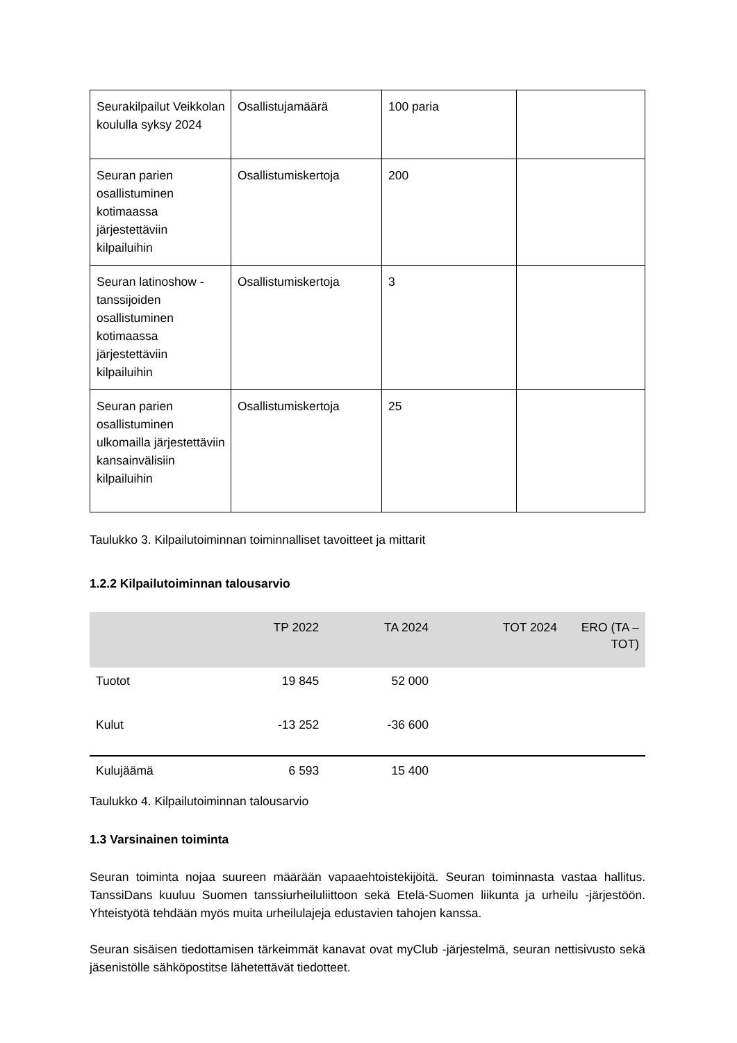| Seurakilpailut Veikkolan koululla syksy 2024 | Osallistujamäärä | 100 paria | |
| Seuran parien osallistuminen kotimaassa järjestettäviin kilpailuihin | Osallistumiskertoja | 200 | |
| Seuran latinoshow -tanssijoiden osallistuminen kotimaassa järjestettäviin kilpailuihin | Osallistumiskertoja | 3 | |
| Seuran parien osallistuminen ulkomailla järjestettäviin kansainvälisiin kilpailuihin | Osallistumiskertoja | 25 | |
Taulukko 3. Kilpailutoiminnan toiminnalliset tavoitteet ja mittarit
1.2.2 Kilpailutoiminnan talousarvio
| | TP 2022 | TA 2024 | TOT 2024 | ERO (TA – TOT) |
| --- | --- | --- | --- | --- |
| Tuotot | 19 845 | 52 000 | | |
| Kulut | -13 252 | -36 600 | | |
| Kulujäämä | 6 593 | 15 400 | | |
Taulukko 4. Kilpailutoiminnan talousarvio
1.3 Varsinainen toiminta
Seuran toiminta nojaa suureen määrään vapaaehtoistekijöitä. Seuran toiminnasta vastaa hallitus. TanssiDans kuuluu Suomen tanssiurheiluliittoon sekä Etelä-Suomen liikunta ja urheilu -järjestöön. Yhteistyötä tehdään myös muita urheilulajeja edustavien tahojen kanssa.
Seuran sisäisen tiedottamisen tärkeimmät kanavat ovat myClub -järjestelmä, seuran nettisivusto sekä jäsenistölle sähköpostitse lähetettävät tiedotteet.